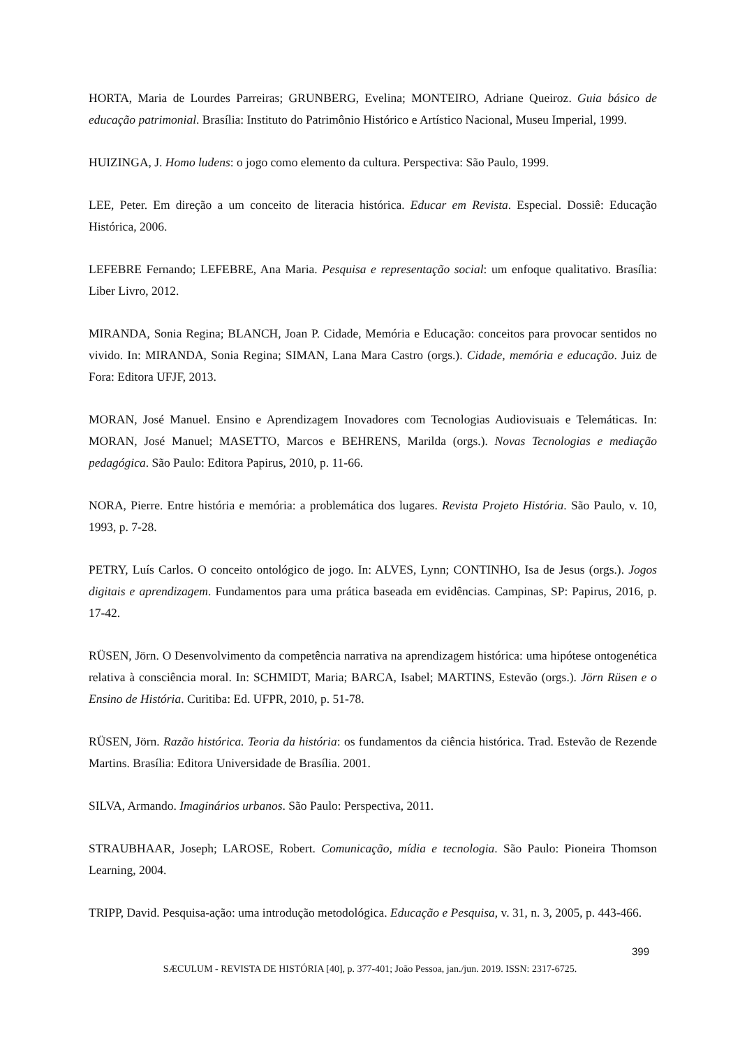HORTA, Maria de Lourdes Parreiras; GRUNBERG, Evelina; MONTEIRO, Adriane Queiroz. Guia básico de educação patrimonial. Brasília: Instituto do Patrimônio Histórico e Artístico Nacional, Museu Imperial, 1999.
HUIZINGA, J. Homo ludens: o jogo como elemento da cultura. Perspectiva: São Paulo, 1999.
LEE, Peter. Em direção a um conceito de literacia histórica. Educar em Revista. Especial. Dossiê: Educação Histórica, 2006.
LEFEBRE Fernando; LEFEBRE, Ana Maria. Pesquisa e representação social: um enfoque qualitativo. Brasília: Liber Livro, 2012.
MIRANDA, Sonia Regina; BLANCH, Joan P. Cidade, Memória e Educação: conceitos para provocar sentidos no vivido. In: MIRANDA, Sonia Regina; SIMAN, Lana Mara Castro (orgs.). Cidade, memória e educação. Juiz de Fora: Editora UFJF, 2013.
MORAN, José Manuel. Ensino e Aprendizagem Inovadores com Tecnologias Audiovisuais e Telemáticas. In: MORAN, José Manuel; MASETTO, Marcos e BEHRENS, Marilda (orgs.). Novas Tecnologias e mediação pedagógica. São Paulo: Editora Papirus, 2010, p. 11-66.
NORA, Pierre. Entre história e memória: a problemática dos lugares. Revista Projeto História. São Paulo, v. 10, 1993, p. 7-28.
PETRY, Luís Carlos. O conceito ontológico de jogo. In: ALVES, Lynn; CONTINHO, Isa de Jesus (orgs.). Jogos digitais e aprendizagem. Fundamentos para uma prática baseada em evidências. Campinas, SP: Papirus, 2016, p. 17-42.
RÜSEN, Jörn. O Desenvolvimento da competência narrativa na aprendizagem histórica: uma hipótese ontogenética relativa à consciência moral. In: SCHMIDT, Maria; BARCA, Isabel; MARTINS, Estevão (orgs.). Jörn Rüsen e o Ensino de História. Curitiba: Ed. UFPR, 2010, p. 51-78.
RÜSEN, Jörn. Razão histórica. Teoria da história: os fundamentos da ciência histórica. Trad. Estevão de Rezende Martins. Brasília: Editora Universidade de Brasília. 2001.
SILVA, Armando. Imaginários urbanos. São Paulo: Perspectiva, 2011.
STRAUBHAAR, Joseph; LAROSE, Robert. Comunicação, mídia e tecnologia. São Paulo: Pioneira Thomson Learning, 2004.
TRIPP, David. Pesquisa-ação: uma introdução metodológica. Educação e Pesquisa, v. 31, n. 3, 2005, p. 443-466.
399
SÆCULUM - REVISTA DE HISTÓRIA [40], p. 377-401; João Pessoa, jan./jun. 2019. ISSN: 2317-6725.